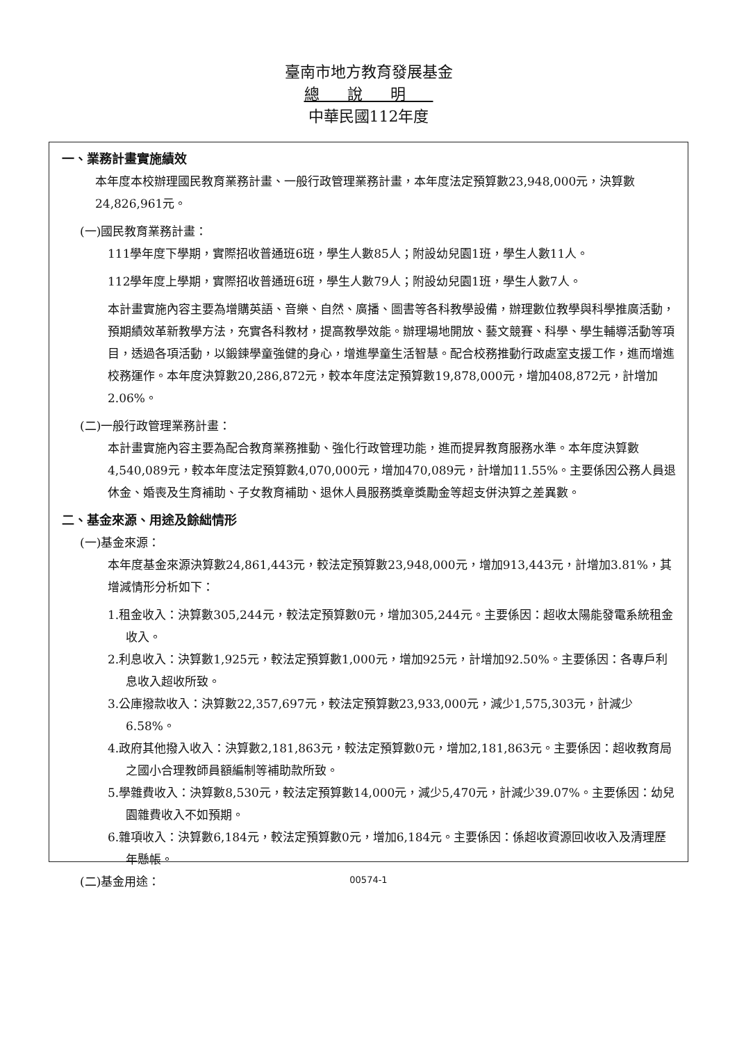臺南市地方教育發展基金
總說明
中華民國112年度
一、業務計畫實施績效
本年度本校辦理國民教育業務計畫、一般行政管理業務計畫，本年度法定預算數23,948,000元，決算數24,826,961元。
(一)國民教育業務計畫：
111學年度下學期，實際招收普通班6班，學生人數85人；附設幼兒園1班，學生人數11人。
112學年度上學期，實際招收普通班6班，學生人數79人；附設幼兒園1班，學生人數7人。
本計畫實施內容主要為增購英語、音樂、自然、廣播、圖書等各科教學設備，辦理數位教學與科學推廣活動，預期績效革新教學方法，充實各科教材，提高教學效能。辦理場地開放、藝文競賽、科學、學生輔導活動等項目，透過各項活動，以鍛鍊學童強健的身心，增進學童生活智慧。配合校務推動行政處室支援工作，進而增進校務運作。本年度決算數20,286,872元，較本年度法定預算數19,878,000元，增加408,872元，計增加2.06%。
(二)一般行政管理業務計畫：
本計畫實施內容主要為配合教育業務推動、強化行政管理功能，進而提昇教育服務水準。本年度決算數4,540,089元，較本年度法定預算數4,070,000元，增加470,089元，計增加11.55%。主要係因公務人員退休金、婚喪及生育補助、子女教育補助、退休人員服務獎章獎勵金等超支併決算之差異數。
二、基金來源、用途及餘絀情形
(一)基金來源：
本年度基金來源決算數24,861,443元，較法定預算數23,948,000元，增加913,443元，計增加3.81%，其增減情形分析如下：
1.租金收入：決算數305,244元，較法定預算數0元，增加305,244元。主要係因：超收太陽能發電系統租金收入。
2.利息收入：決算數1,925元，較法定預算數1,000元，增加925元，計增加92.50%。主要係因：各專戶利息收入超收所致。
3.公庫撥款收入：決算數22,357,697元，較法定預算數23,933,000元，減少1,575,303元，計減少6.58%。
4.政府其他撥入收入：決算數2,181,863元，較法定預算數0元，增加2,181,863元。主要係因：超收教育局之國小合理教師員額編制等補助款所致。
5.學雜費收入：決算數8,530元，較法定預算數14,000元，減少5,470元，計減少39.07%。主要係因：幼兒園雜費收入不如預期。
6.雜項收入：決算數6,184元，較法定預算數0元，增加6,184元。主要係因：係超收資源回收收入及清理歷年懸帳。
(二)基金用途：
00574-1